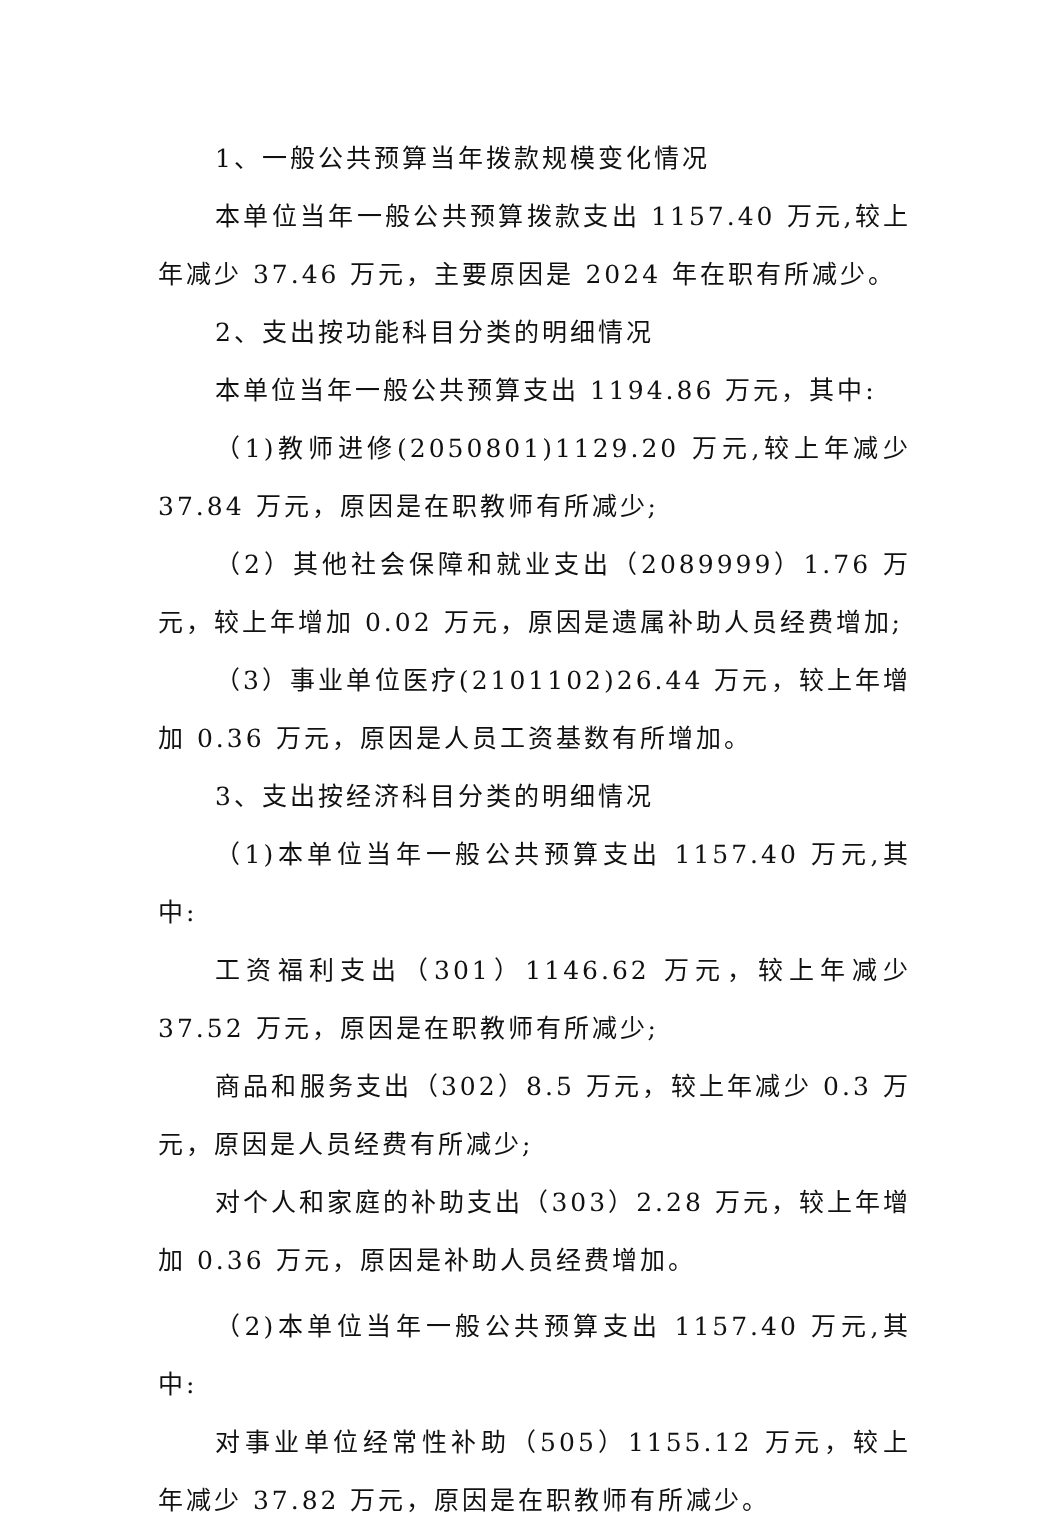1、一般公共预算当年拨款规模变化情况
本单位当年一般公共预算拨款支出 1157.40 万元,较上年减少 37.46 万元，主要原因是 2024 年在职有所减少。
2、支出按功能科目分类的明细情况
本单位当年一般公共预算支出 1194.86 万元，其中:
（1)教师进修(2050801)1129.20 万元,较上年减少 37.84 万元，原因是在职教师有所减少;
（2）其他社会保障和就业支出（2089999）1.76 万元，较上年增加 0.02 万元，原因是遗属补助人员经费增加;
（3）事业单位医疗(2101102)26.44 万元，较上年增加 0.36 万元，原因是人员工资基数有所增加。
3、支出按经济科目分类的明细情况
（1)本单位当年一般公共预算支出 1157.40 万元,其中:
工资福利支出（301）1146.62 万元，较上年减少 37.52 万元，原因是在职教师有所减少;
商品和服务支出（302）8.5 万元，较上年减少 0.3 万元，原因是人员经费有所减少;
对个人和家庭的补助支出（303）2.28 万元，较上年增加 0.36 万元，原因是补助人员经费增加。
（2)本单位当年一般公共预算支出 1157.40 万元,其中:
对事业单位经常性补助（505）1155.12 万元，较上年减少 37.82 万元，原因是在职教师有所减少。